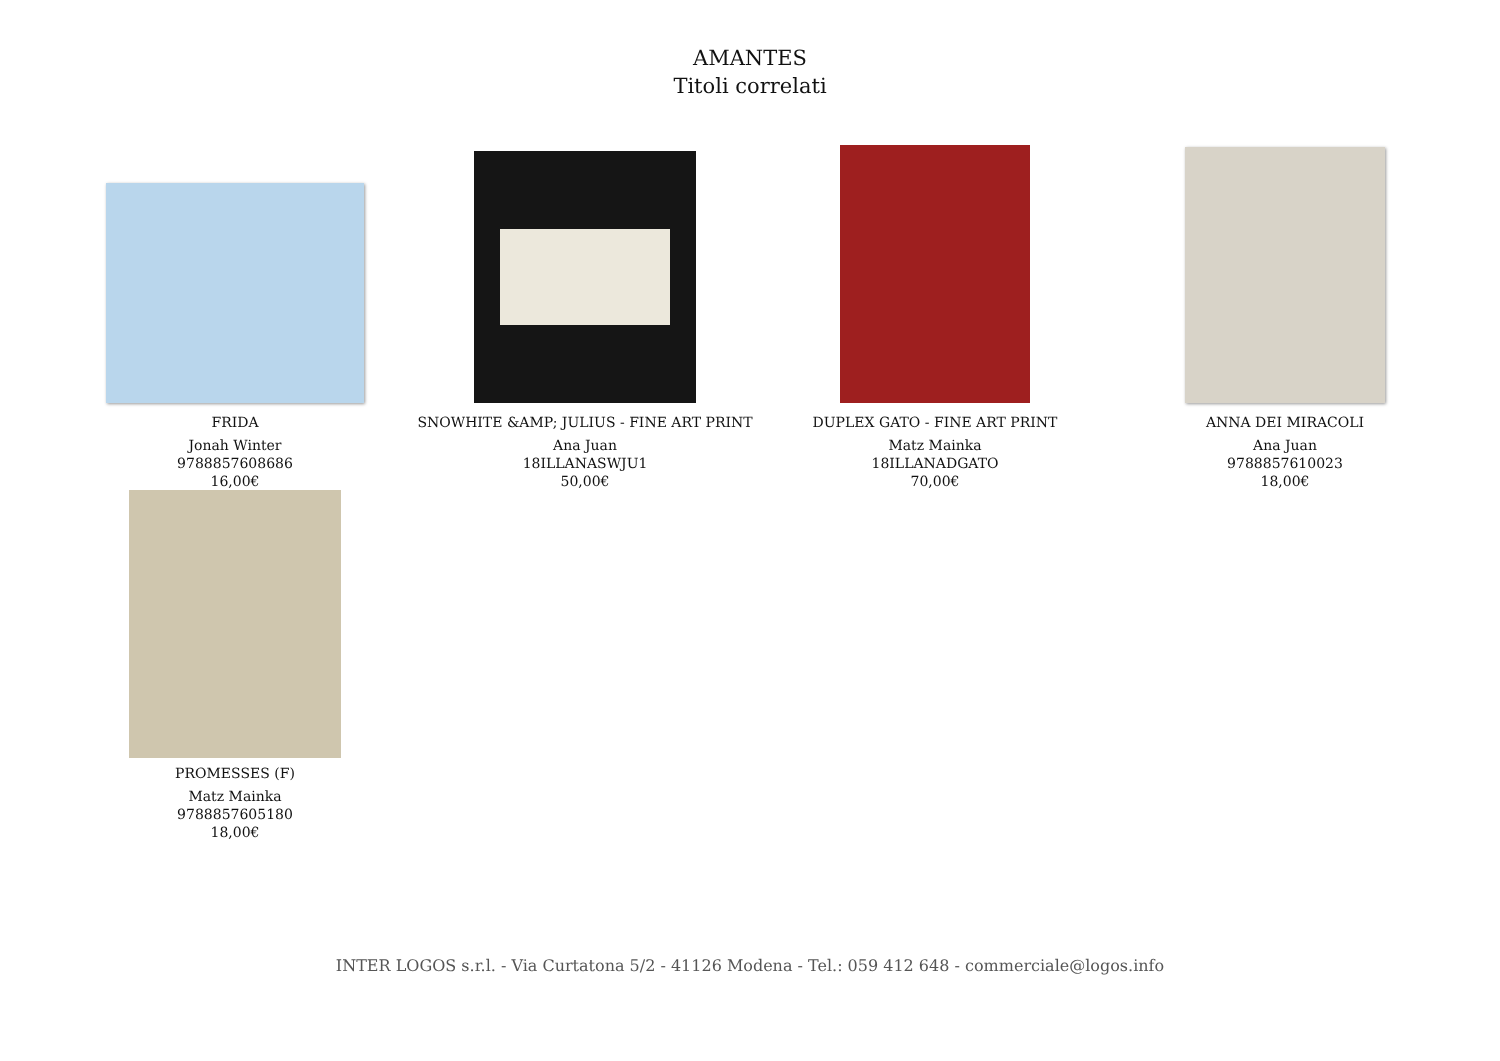AMANTES
Titoli correlati
FRIDA
Jonah Winter
9788857608686
16,00€
SNOWHITE &AMP; JULIUS - FINE ART PRINT
Ana Juan
18ILLANASWJU1
50,00€
DUPLEX GATO - FINE ART PRINT
Matz Mainka
18ILLANADGATO
70,00€
ANNA DEI MIRACOLI
Ana Juan
9788857610023
18,00€
PROMESSES (F)
Matz Mainka
9788857605180
18,00€
INTER LOGOS s.r.l. - Via Curtatona 5/2 - 41126 Modena - Tel.: 059 412 648 - commerciale@logos.info